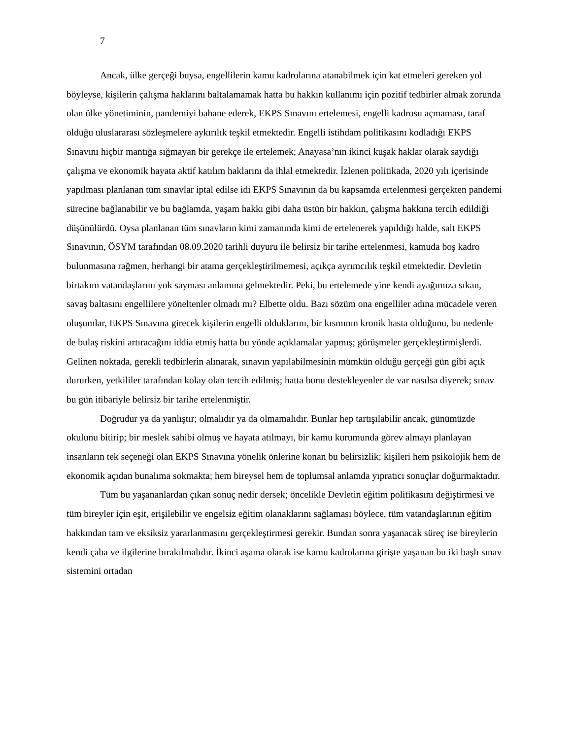7
Ancak, ülke gerçeği buysa, engellilerin kamu kadrolarına atanabilmek için kat etmeleri gereken yol böyleyse, kişilerin çalışma haklarını baltalamamak hatta bu hakkın kullanımı için pozitif tedbirler almak zorunda olan ülke yönetiminin, pandemiyi bahane ederek, EKPS Sınavını ertelemesi, engelli kadrosu açmaması, taraf olduğu uluslararası sözleşmelere aykırılık teşkil etmektedir. Engelli istihdam politikasını kodladığı EKPS Sınavını hiçbir mantığa sığmayan bir gerekçe ile ertelemek; Anayasa’nın ikinci kuşak haklar olarak saydığı çalışma ve ekonomik hayata aktif katılım haklarını da ihlal etmektedir. İzlenen politikada, 2020 yılı içerisinde yapılması planlanan tüm sınavlar iptal edilse idi EKPS Sınavının da bu kapsamda ertelenmesi gerçekten pandemi sürecine bağlanabilir ve bu bağlamda, yaşam hakkı gibi daha üstün bir hakkın, çalışma hakkına tercih edildiği düşünülürdü. Oysa planlanan tüm sınavların kimi zamanında kimi de ertelenerek yapıldığı halde, salt EKPS Sınavının, ÖSYM tarafından 08.09.2020 tarihli duyuru ile belirsiz bir tarihe ertelenmesi, kamuda boş kadro bulunmasına rağmen, herhangi bir atama gerçekleştirilmemesi, açıkça ayrımcılık teşkil etmektedir. Devletin birtakım vatandaşlarını yok sayması anlamına gelmektedir. Peki, bu ertelemede yine kendi ayağımıza sıkan, savaş baltasını engellilere yöneltenler olmadı mı? Elbette oldu. Bazı sözüm ona engelliler adına mücadele veren oluşumlar, EKPS Sınavına girecek kişilerin engelli olduklarını, bir kısmının kronik hasta olduğunu, bu nedenle de bulaş riskini artıracağını iddia etmiş hatta bu yönde açıklamalar yapmış; görüşmeler gerçekleştirmişlerdi. Gelinen noktada, gerekli tedbirlerin alınarak, sınavın yapılabilmesinin mümkün olduğu gerçeği gün gibi açık dururken, yetkililer tarafından kolay olan tercih edilmiş; hatta bunu destekleyenler de var nasılsa diyerek; sınav bu gün itibariyle belirsiz bir tarihe ertelenmiştir.
Doğrudur ya da yanlıştır; olmalıdır ya da olmamalıdır. Bunlar hep tartışılabilir ancak, günümüzde okulunu bitirip; bir meslek sahibi olmuş ve hayata atılmayı, bir kamu kurumunda görev almayı planlayan insanların tek seçeneği olan EKPS Sınavına yönelik önlerine konan bu belirsizlik; kişileri hem psikolojik hem de ekonomik açıdan bunalıma sokmakta; hem bireysel hem de toplumsal anlamda yıpratıcı sonuçlar doğurmaktadır.
Tüm bu yaşananlardan çıkan sonuç nedir dersek; öncelikle Devletin eğitim politikasını değiştirmesi ve tüm bireyler için eşit, erişilebilir ve engelsiz eğitim olanaklarını sağlaması böylece, tüm vatandaşlarının eğitim hakkından tam ve eksiksiz yararlanmasını gerçekleştirmesi gerekir. Bundan sonra yaşanacak süreç ise bireylerin kendi çaba ve ilgilerine bırakılmalıdır. İkinci aşama olarak ise kamu kadrolarına girişte yaşanan bu iki başlı sınav sistemini ortadan